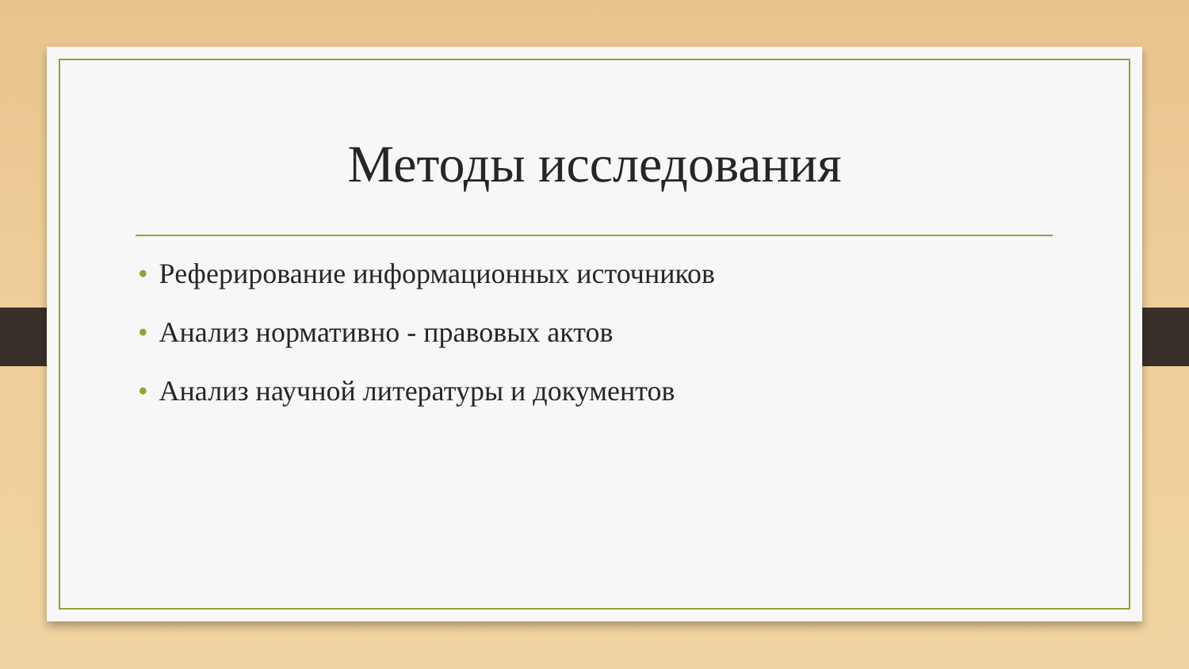Методы исследования
• Реферирование информационных источников
• Анализ нормативно - правовых актов
• Анализ научной литературы и документов